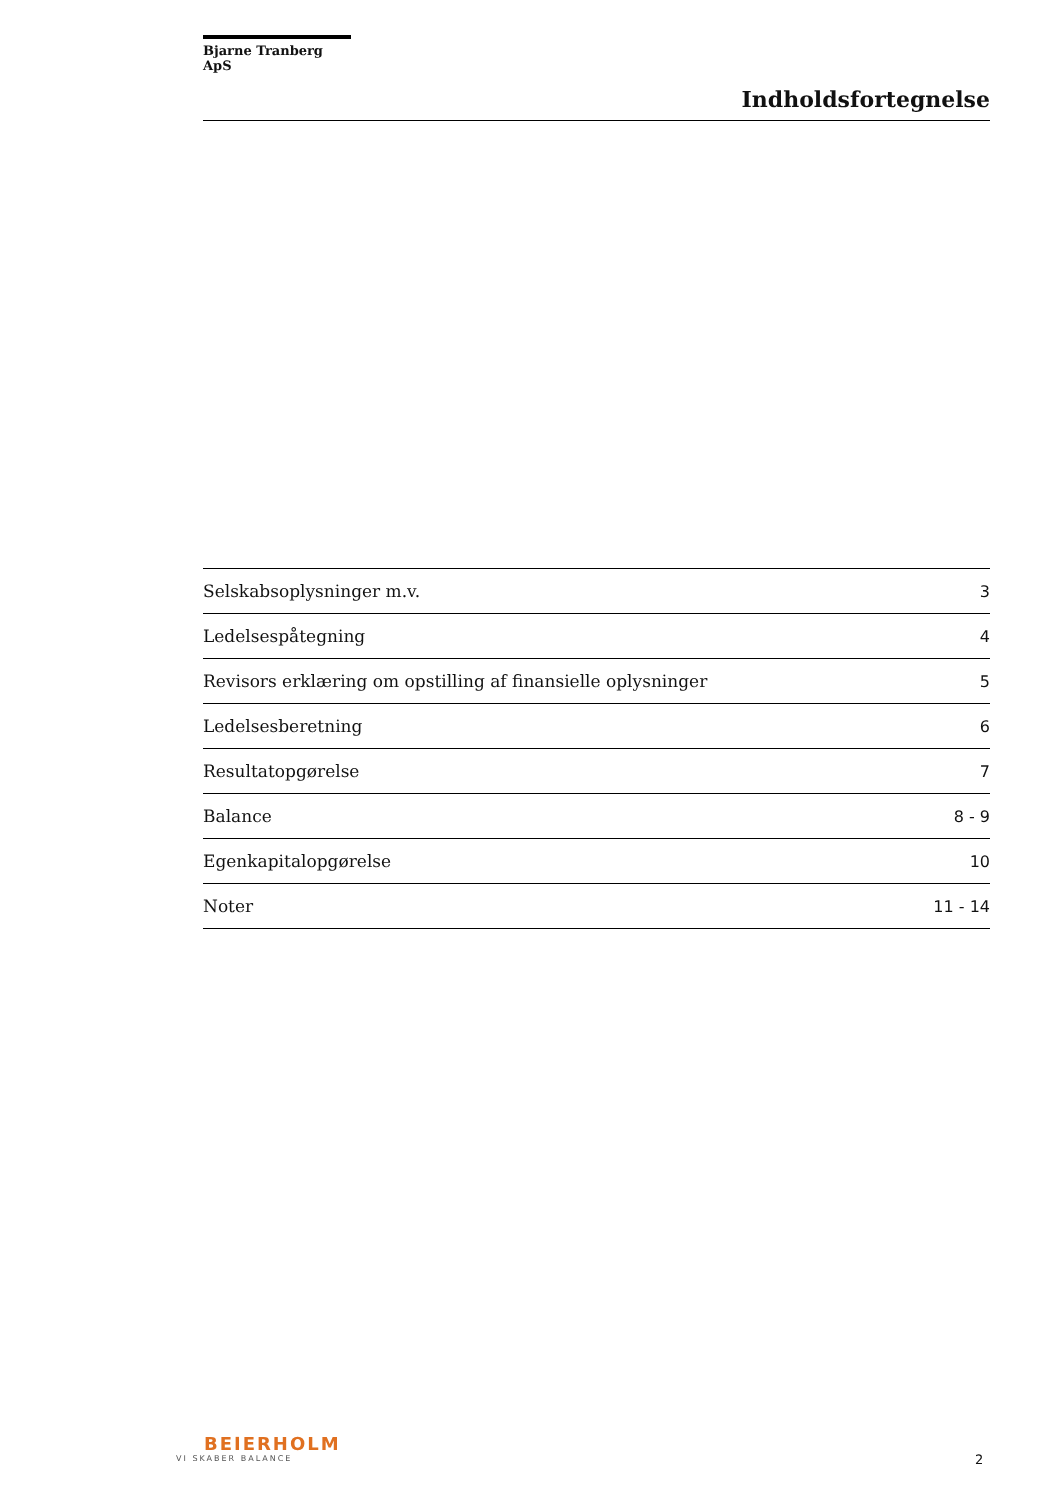Bjarne Tranberg ApS
Indholdsfortegnelse
| Selskabsoplysninger m.v. | 3 |
| Ledelsespåtegning | 4 |
| Revisors erklæring om opstilling af finansielle oplysninger | 5 |
| Ledelsesberetning | 6 |
| Resultatopgørelse | 7 |
| Balance | 8 - 9 |
| Egenkapitalopgørelse | 10 |
| Noter | 11 - 14 |
BEIERHOLM
VI SKABER BALANCE
2